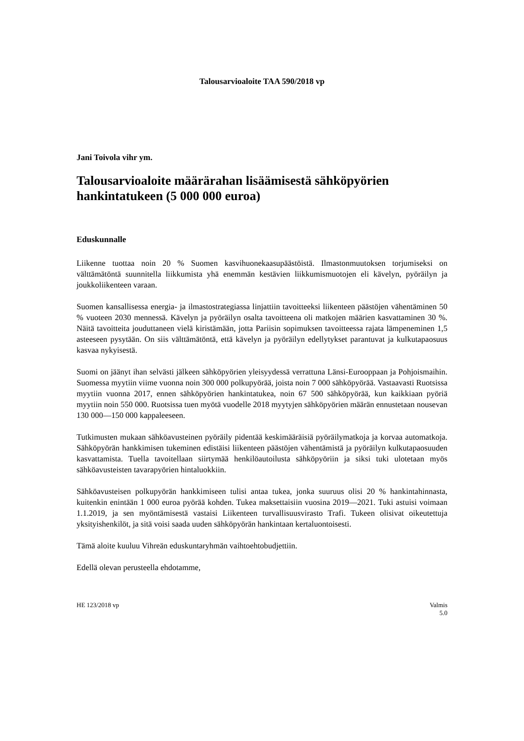Talousarvioaloite TAA 590/2018 vp
Jani Toivola vihr ym.
Talousarvioaloite määrärahan lisäämisestä sähköpyörien hankintatukeen (5 000 000 euroa)
Eduskunnalle
Liikenne tuottaa noin 20 % Suomen kasvihuonekaasupäästöistä. Ilmastonmuutoksen torjumiseksi on välttämätöntä suunnitella liikkumista yhä enemmän kestävien liikkumismuotojen eli kävelyn, pyöräilyn ja joukkoliikenteen varaan.
Suomen kansallisessa energia- ja ilmastostrategiassa linjattiin tavoitteeksi liikenteen päästöjen vähentäminen 50 % vuoteen 2030 mennessä. Kävelyn ja pyöräilyn osalta tavoitteena oli matkojen määrien kasvattaminen 30 %. Näitä tavoitteita jouduttaneen vielä kiristämään, jotta Pariisin sopimuksen tavoitteessa rajata lämpeneminen 1,5 asteeseen pysytään. On siis välttämätöntä, että kävelyn ja pyöräilyn edellytykset parantuvat ja kulkutapaosuus kasvaa nykyisestä.
Suomi on jäänyt ihan selvästi jälkeen sähköpyörien yleisyydessä verrattuna Länsi-Eurooppaan ja Pohjoismaihin. Suomessa myytiin viime vuonna noin 300 000 polkupyörää, joista noin 7 000 sähköpyörää. Vastaavasti Ruotsissa myytiin vuonna 2017, ennen sähköpyörien hankintatukea, noin 67 500 sähköpyörää, kun kaikkiaan pyöriä myytiin noin 550 000. Ruotsissa tuen myötä vuodelle 2018 myytyjen sähköpyörien määrän ennustetaan nousevan 130 000—150 000 kappaleeseen.
Tutkimusten mukaan sähköavusteinen pyöräily pidentää keskimääräisiä pyöräilymatkoja ja korvaa automatkoja. Sähköpyörän hankkimisen tukeminen edistäisi liikenteen päästöjen vähentämistä ja pyöräilyn kulkutapaosuuden kasvattamista. Tuella tavoitellaan siirtymää henkilöautoilusta sähköpyöriin ja siksi tuki ulotetaan myös sähköavusteisten tavarapyörien hintaluokkiin.
Sähköavusteisen polkupyörän hankkimiseen tulisi antaa tukea, jonka suuruus olisi 20 % hankintahinnasta, kuitenkin enintään 1 000 euroa pyörää kohden. Tukea maksettaisiin vuosina 2019—2021. Tuki astuisi voimaan 1.1.2019, ja sen myöntämisestä vastaisi Liikenteen turvallisuusvirasto Trafi. Tukeen olisivat oikeutettuja yksityishenkilöt, ja sitä voisi saada uuden sähköpyörän hankintaan kertaluontoisesti.
Tämä aloite kuuluu Vihreän eduskuntaryhmän vaihtoehtobudjettiin.
Edellä olevan perusteella ehdotamme,
HE 123/2018 vp Valmis
5.0